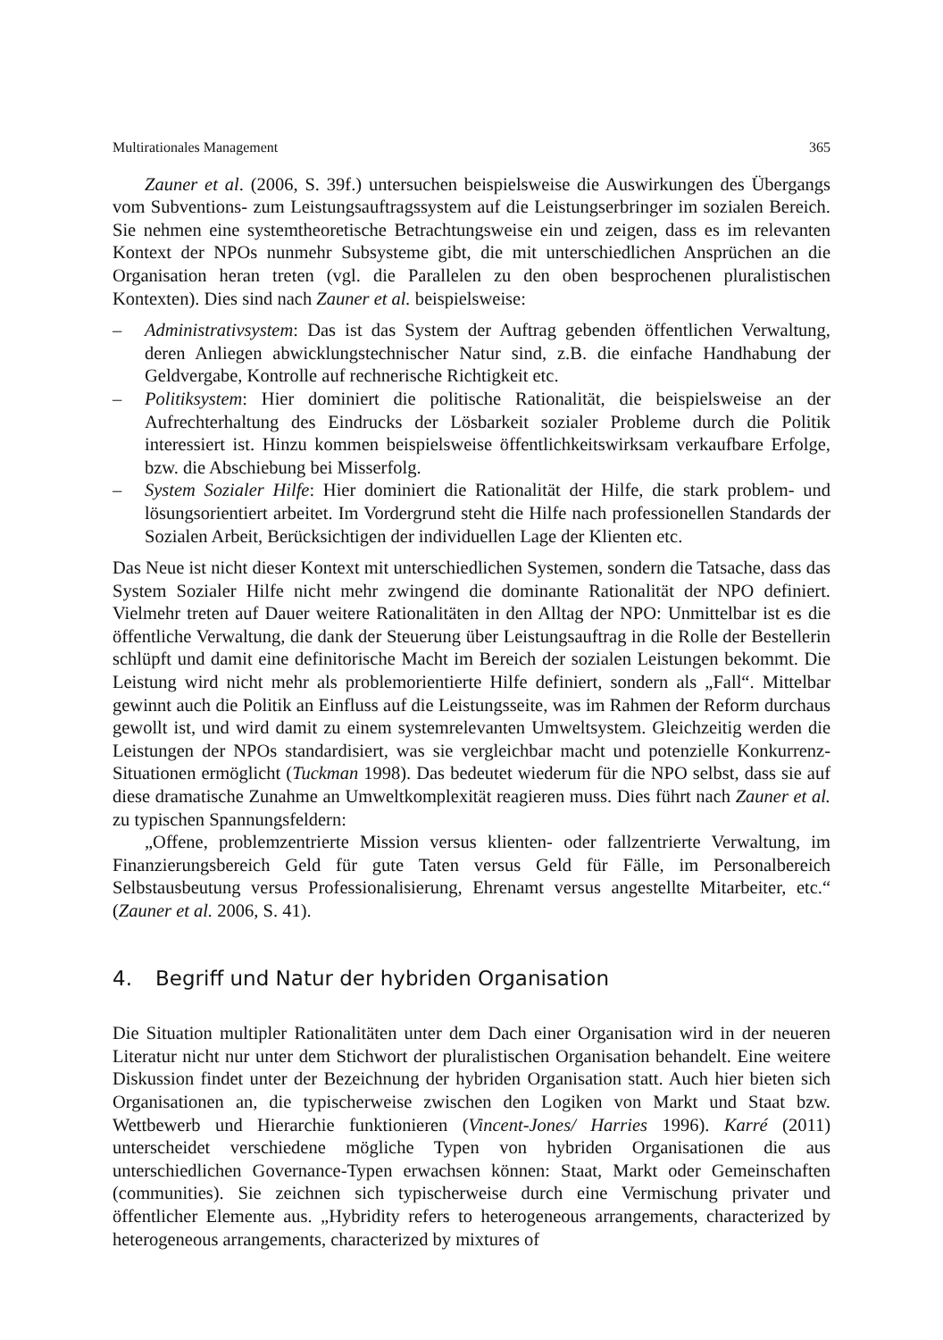Multirationales Management 365
Zauner et al. (2006, S. 39f.) untersuchen beispielsweise die Auswirkungen des Übergangs vom Subventions- zum Leistungsauftragssystem auf die Leistungserbringer im sozialen Bereich. Sie nehmen eine systemtheoretische Betrachtungsweise ein und zeigen, dass es im relevanten Kontext der NPOs nunmehr Subsysteme gibt, die mit unterschiedlichen Ansprüchen an die Organisation heran treten (vgl. die Parallelen zu den oben besprochenen pluralistischen Kontexten). Dies sind nach Zauner et al. beispielsweise:
– Administrativsystem: Das ist das System der Auftrag gebenden öffentlichen Verwaltung, deren Anliegen abwicklungstechnischer Natur sind, z.B. die einfache Handhabung der Geldvergabe, Kontrolle auf rechnerische Richtigkeit etc.
– Politiksystem: Hier dominiert die politische Rationalität, die beispielsweise an der Aufrechterhaltung des Eindrucks der Lösbarkeit sozialer Probleme durch die Politik interessiert ist. Hinzu kommen beispielsweise öffentlichkeitswirksam verkaufbare Erfolge, bzw. die Abschiebung bei Misserfolg.
– System Sozialer Hilfe: Hier dominiert die Rationalität der Hilfe, die stark problem- und lösungsorientiert arbeitet. Im Vordergrund steht die Hilfe nach professionellen Standards der Sozialen Arbeit, Berücksichtigen der individuellen Lage der Klienten etc.
Das Neue ist nicht dieser Kontext mit unterschiedlichen Systemen, sondern die Tatsache, dass das System Sozialer Hilfe nicht mehr zwingend die dominante Rationalität der NPO definiert. Vielmehr treten auf Dauer weitere Rationalitäten in den Alltag der NPO: Unmittelbar ist es die öffentliche Verwaltung, die dank der Steuerung über Leistungsauftrag in die Rolle der Bestellerin schlüpft und damit eine definitorische Macht im Bereich der sozialen Leistungen bekommt. Die Leistung wird nicht mehr als problemorientierte Hilfe definiert, sondern als „Fall“. Mittelbar gewinnt auch die Politik an Einfluss auf die Leistungsseite, was im Rahmen der Reform durchaus gewollt ist, und wird damit zu einem systemrelevanten Umweltsystem. Gleichzeitig werden die Leistungen der NPOs standardisiert, was sie vergleichbar macht und potenzielle Konkurrenz-Situationen ermöglicht (Tuckman 1998). Das bedeutet wiederum für die NPO selbst, dass sie auf diese dramatische Zunahme an Umweltkomplexität reagieren muss. Dies führt nach Zauner et al. zu typischen Spannungsfeldern:
„Offene, problemzentrierte Mission versus klienten- oder fallzentrierte Verwaltung, im Finanzierungsbereich Geld für gute Taten versus Geld für Fälle, im Personalbereich Selbstausbeutung versus Professionalisierung, Ehrenamt versus angestellte Mitarbeiter, etc.“ (Zauner et al. 2006, S. 41).
4. Begriff und Natur der hybriden Organisation
Die Situation multipler Rationalitäten unter dem Dach einer Organisation wird in der neueren Literatur nicht nur unter dem Stichwort der pluralistischen Organisation behandelt. Eine weitere Diskussion findet unter der Bezeichnung der hybriden Organisation statt. Auch hier bieten sich Organisationen an, die typischerweise zwischen den Logiken von Markt und Staat bzw. Wettbewerb und Hierarchie funktionieren (Vincent-Jones/ Harries 1996). Karré (2011) unterscheidet verschiedene mögliche Typen von hybriden Organisationen die aus unterschiedlichen Governance-Typen erwachsen können: Staat, Markt oder Gemeinschaften (communities). Sie zeichnen sich typischerweise durch eine Vermischung privater und öffentlicher Elemente aus. „Hybridity refers to heterogeneous arrangements, characterized by heterogeneous arrangements, characterized by mixtures of